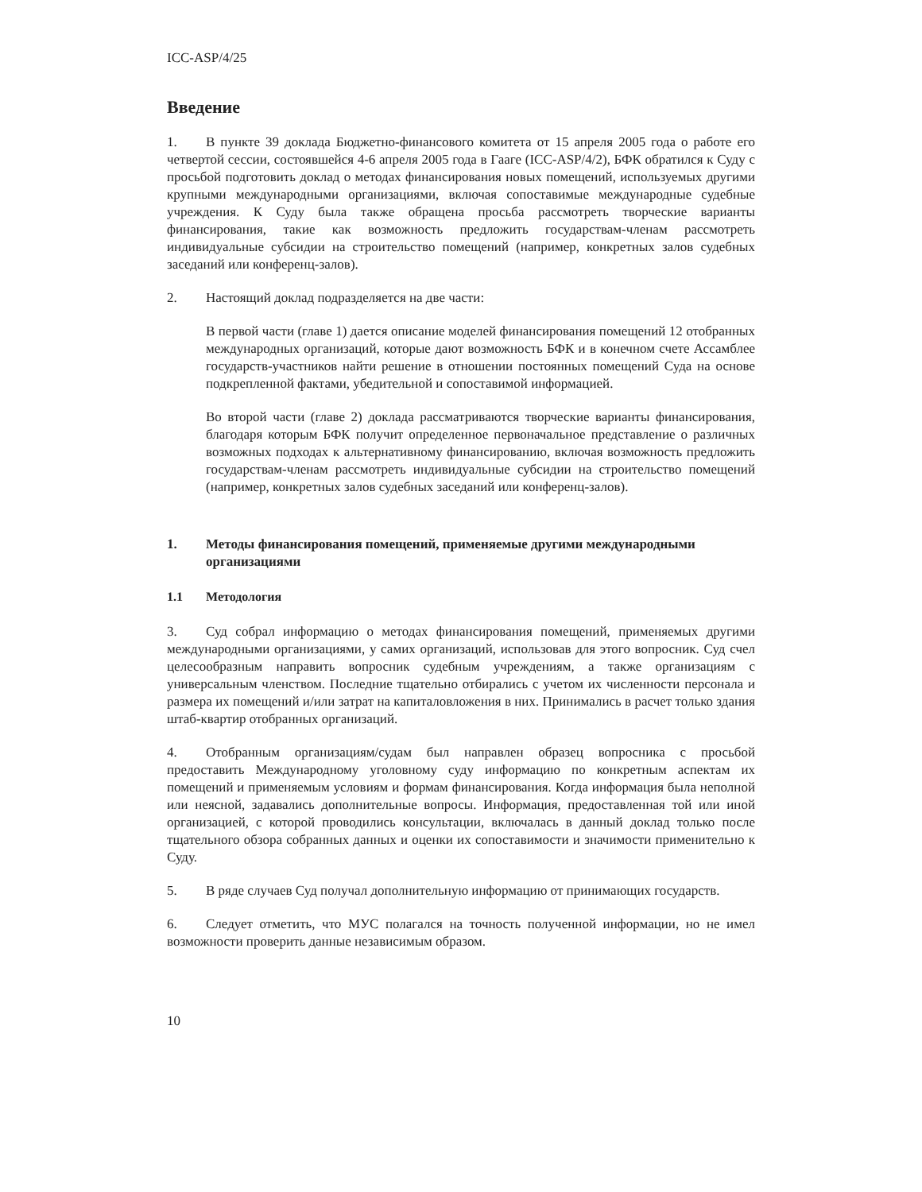ICC-ASP/4/25
Введение
1. В пункте 39 доклада Бюджетно-финансового комитета от 15 апреля 2005 года о работе его четвертой сессии, состоявшейся 4-6 апреля 2005 года в Гааге (ICC-ASP/4/2), БФК обратился к Суду с просьбой подготовить доклад о методах финансирования новых помещений, используемых другими крупными международными организациями, включая сопоставимые международные судебные учреждения. К Суду была также обращена просьба рассмотреть творческие варианты финансирования, такие как возможность предложить государствам-членам рассмотреть индивидуальные субсидии на строительство помещений (например, конкретных залов судебных заседаний или конференц-залов).
2. Настоящий доклад подразделяется на две части:
В первой части (главе 1) дается описание моделей финансирования помещений 12 отобранных международных организаций, которые дают возможность БФК и в конечном счете Ассамблее государств-участников найти решение в отношении постоянных помещений Суда на основе подкрепленной фактами, убедительной и сопоставимой информацией.
Во второй части (главе 2) доклада рассматриваются творческие варианты финансирования, благодаря которым БФК получит определенное первоначальное представление о различных возможных подходах к альтернативному финансированию, включая возможность предложить государствам-членам рассмотреть индивидуальные субсидии на строительство помещений (например, конкретных залов судебных заседаний или конференц-залов).
1. Методы финансирования помещений, применяемые другими международными организациями
1.1 Методология
3. Суд собрал информацию о методах финансирования помещений, применяемых другими международными организациями, у самих организаций, использовав для этого вопросник. Суд счел целесообразным направить вопросник судебным учреждениям, а также организациям с универсальным членством. Последние тщательно отбирались с учетом их численности персонала и размера их помещений и/или затрат на капиталовложения в них. Принимались в расчет только здания штаб-квартир отобранных организаций.
4. Отобранным организациям/судам был направлен образец вопросника с просьбой предоставить Международному уголовному суду информацию по конкретным аспектам их помещений и применяемым условиям и формам финансирования. Когда информация была неполной или неясной, задавались дополнительные вопросы. Информация, предоставленная той или иной организацией, с которой проводились консультации, включалась в данный доклад только после тщательного обзора собранных данных и оценки их сопоставимости и значимости применительно к Суду.
5. В ряде случаев Суд получал дополнительную информацию от принимающих государств.
6. Следует отметить, что МУС полагался на точность полученной информации, но не имел возможности проверить данные независимым образом.
10